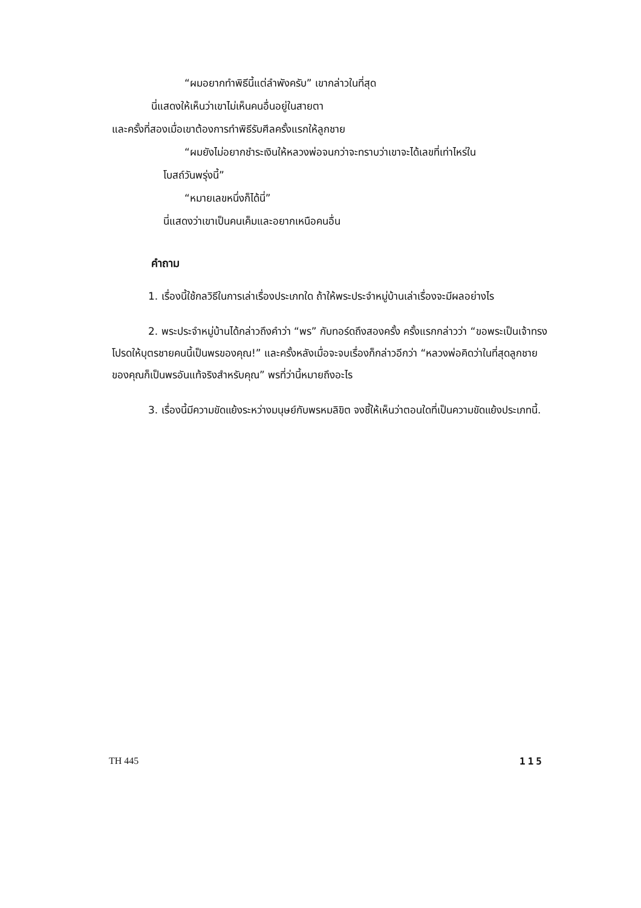“ผมอยากทำพิธีนี้แต่ลำพังครับ” เขากล่าวในที่สุด
นี่แสดงให้เห็นว่าเขาไม่เห็นคนอื่นอยู่ในสายตา
และครั้งที่สองเมื่อเขาต้องการทำพิธีรับศีลครั้งแรกให้ลูกชาย
“ผมยังไม่อยากชำระเงินให้หลวงพ่อจนกว่าจะทราบว่าเขาจะได้เลขที่เท่าไหร่ใน
โบสถ์วันพรุ่งนี้”
“หมายเลขหนึ่งก็ได้นี่”
นี่แสดงว่าเขาเป็นคนเค็มและอยากเหนือคนอื่น
คำถาม
1. เรื่องนี้ใช้กลวิธีในการเล่าเรื่องประเภทใด ถ้าให้พระประจำหมู่บ้านเล่าเรื่องจะมีผลอย่างไร
2. พระประจำหมู่บ้านได้กล่าวถึงคำว่า “พร” กับทอร์ดถึงสองครั้ง ครั้งแรกกล่าวว่า “ขอพระเป็นเจ้าทรงโปรดให้บุตรชายคนนี้เป็นพรของคุณ!” และครั้งหลังเมื่อจะจบเรื่องก็กล่าวอีกว่า “หลวงพ่อคิดว่าในที่สุดลูกชายของคุณก็เป็นพรอันแท้จริงสำหรับคุณ” พรที่ว่านี้หมายถึงอะไร
3. เรื่องนี้มีความขัดแย้งระหว่างมนุษย์กับพรหมลิขิต จงชี้ให้เห็นว่าตอนใดที่เป็นความขัดแย้งประเภทนี้.
TH 445 115